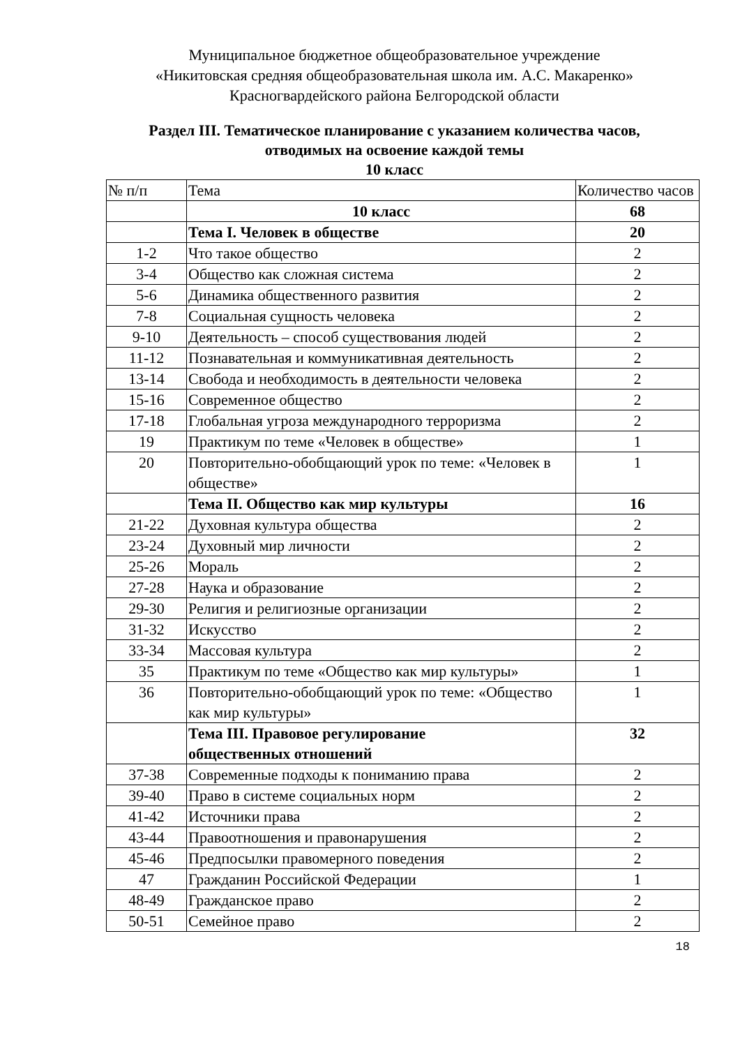Муниципальное бюджетное общеобразовательное учреждение
«Никитовская средняя общеобразовательная школа им. А.С. Макаренко»
Красногвардейского района Белгородской области
Раздел III. Тематическое планирование с указанием количества часов,
отводимых на освоение каждой темы
10 класс
| № п/п | Тема | Количество часов |
| | 10 класс | 68 |
| | Тема I. Человек в обществе | 20 |
| 1-2 | Что такое общество | 2 |
| 3-4 | Общество как сложная система | 2 |
| 5-6 | Динамика общественного развития | 2 |
| 7-8 | Социальная сущность человека | 2 |
| 9-10 | Деятельность – способ существования людей | 2 |
| 11-12 | Познавательная и коммуникативная деятельность | 2 |
| 13-14 | Свобода и необходимость в деятельности человека | 2 |
| 15-16 | Современное общество | 2 |
| 17-18 | Глобальная угроза международного терроризма | 2 |
| 19 | Практикум по теме «Человек в обществе» | 1 |
| 20 | Повторительно-обобщающий урок по теме: «Человек в обществе» | 1 |
| | Тема II. Общество как мир культуры | 16 |
| 21-22 | Духовная культура общества | 2 |
| 23-24 | Духовный мир личности | 2 |
| 25-26 | Мораль | 2 |
| 27-28 | Наука и образование | 2 |
| 29-30 | Религия и религиозные организации | 2 |
| 31-32 | Искусство | 2 |
| 33-34 | Массовая культура | 2 |
| 35 | Практикум по теме «Общество как мир культуры» | 1 |
| 36 | Повторительно-обобщающий урок по теме: «Общество как мир культуры» | 1 |
| | Тема III. Правовое регулирование общественных отношений | 32 |
| 37-38 | Современные подходы к пониманию права | 2 |
| 39-40 | Право в системе социальных норм | 2 |
| 41-42 | Источники права | 2 |
| 43-44 | Правоотношения и правонарушения | 2 |
| 45-46 | Предпосылки правомерного поведения | 2 |
| 47 | Гражданин Российской Федерации | 1 |
| 48-49 | Гражданское право | 2 |
| 50-51 | Семейное право | 2 |
18